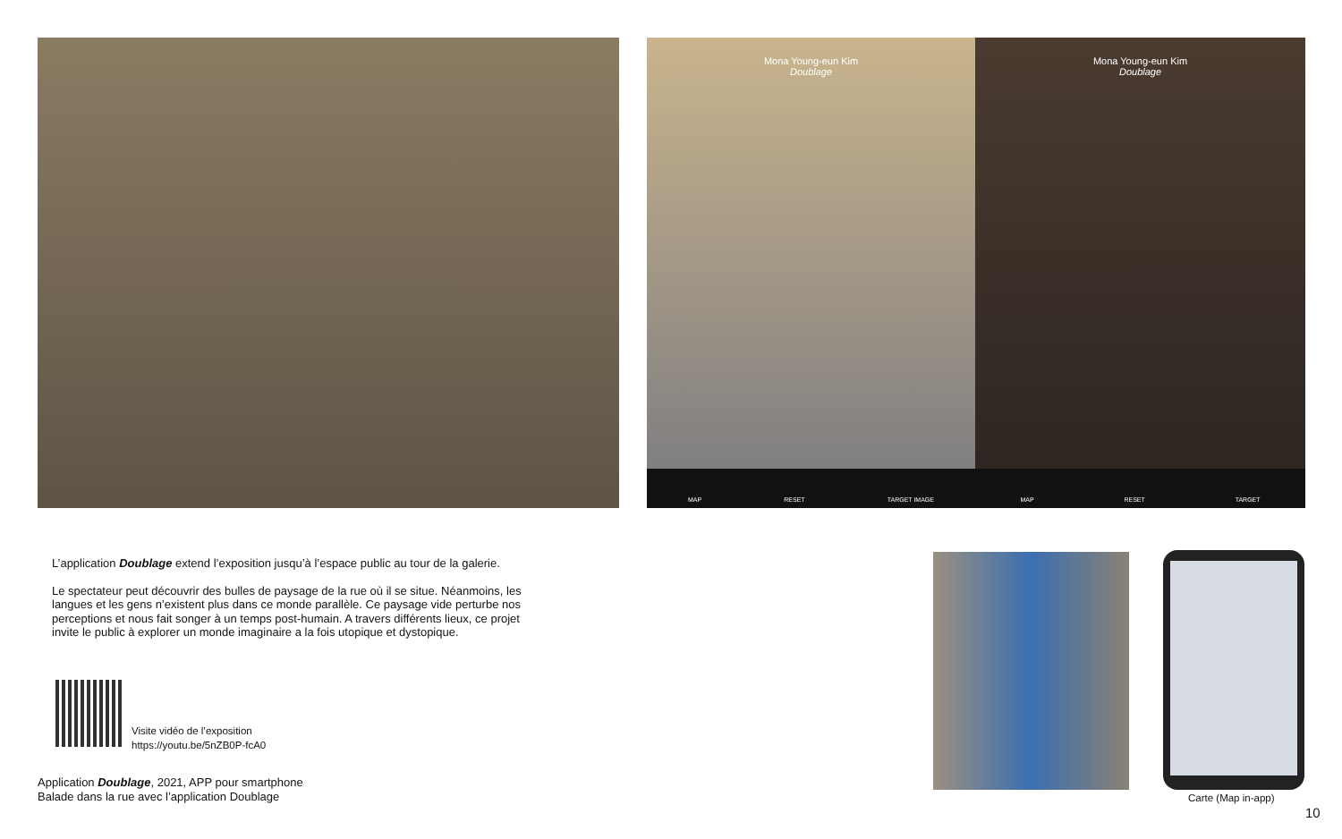Mona Young-eun Kim
Doublage
MAP RESET TARGET IMAGE
Mona Young-eun Kim
Doublage
MAP RESET TARGET
L’application Doublage extend l’exposition jusqu’à l’espace public au tour de la galerie.
Le spectateur peut découvrir des bulles de paysage de la rue où il se situe. Néanmoins, les langues et les gens n’existent plus dans ce monde parallèle. Ce paysage vide perturbe nos perceptions et nous fait songer à un temps post-humain. A travers différents lieux, ce projet invite le public à explorer un monde imaginaire a la fois utopique et dystopique.
Visite vidéo de l’exposition
https://youtu.be/5nZB0P-fcA0
Application Doublage, 2021, APP pour smartphone
Balade dans la rue avec l’application Doublage
Carte (Map in-app)
10